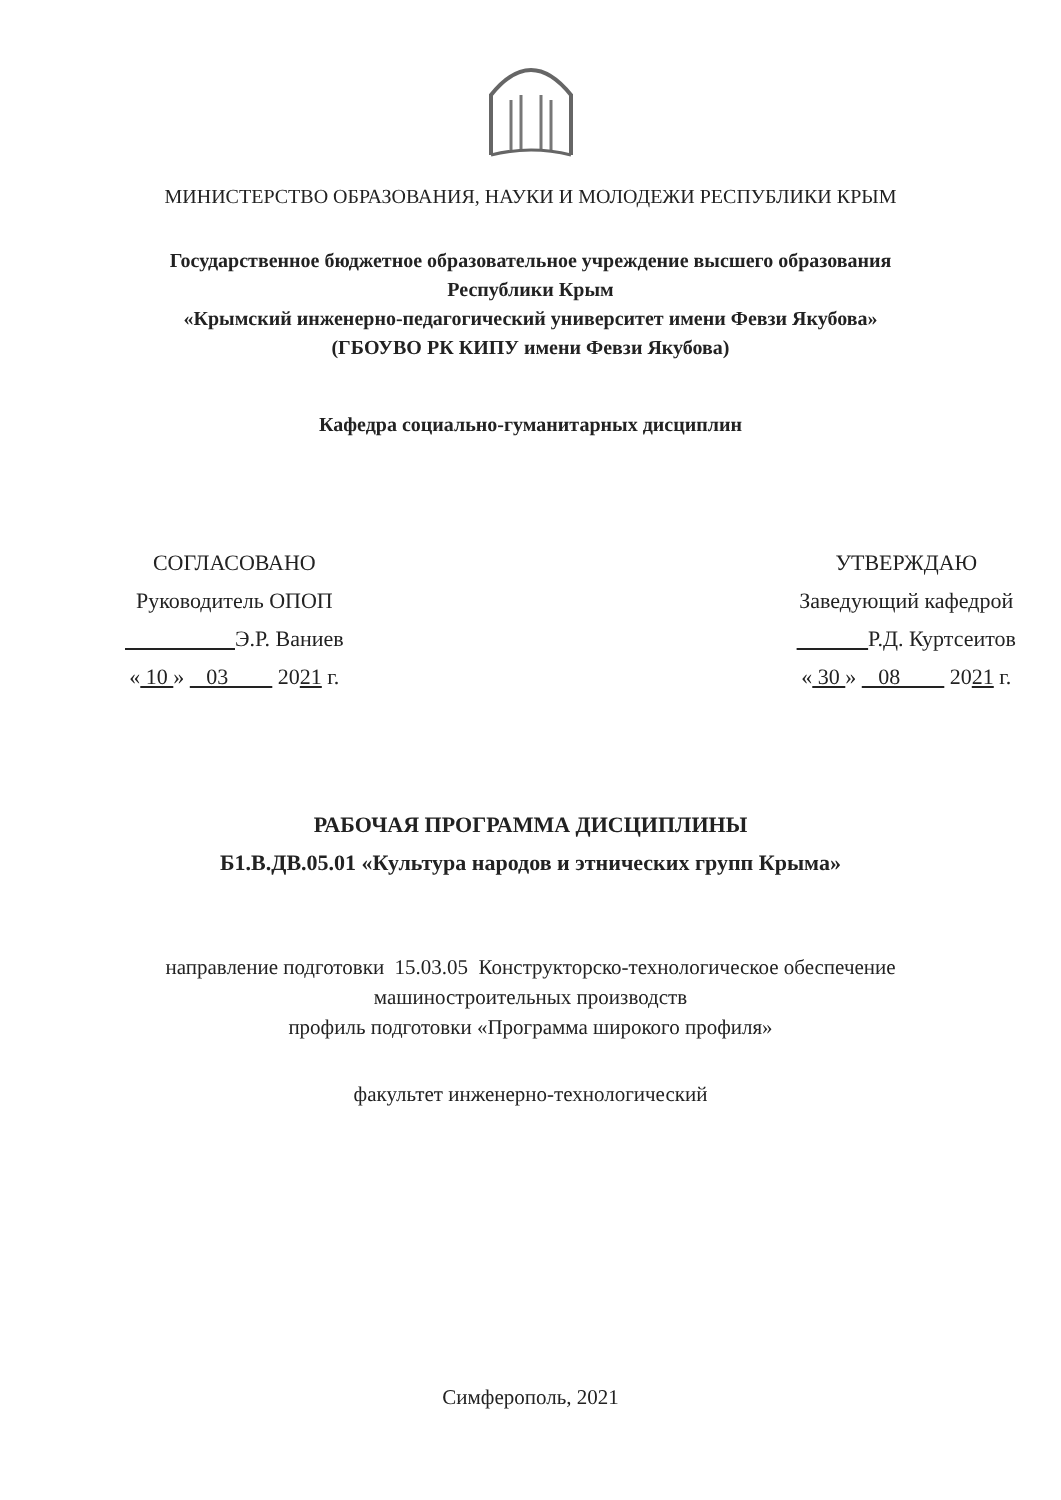МИНИСТЕРСТВО ОБРАЗОВАНИЯ, НАУКИ И МОЛОДЕЖИ РЕСПУБЛИКИ КРЫМ
Государственное бюджетное образовательное учреждение высшего образования
Республики Крым
«Крымский инженерно-педагогический университет имени Февзи Якубова»
(ГБОУВО РК КИПУ имени Февзи Якубова)
Кафедра социально-гуманитарных дисциплин
СОГЛАСОВАНО
Руководитель ОПОП
Э.Р. Ваниев
« 10 » 03 2021 г.
УТВЕРЖДАЮ
Заведующий кафедрой
Р.Д. Куртсеитов
« 30 » 08 2021 г.
РАБОЧАЯ ПРОГРАММА ДИСЦИПЛИНЫ
Б1.В.ДВ.05.01 «Культура народов и этнических групп Крыма»
направление подготовки 15.03.05 Конструкторско-технологическое обеспечение
машиностроительных производств
профиль подготовки «Программа широкого профиля»
факультет инженерно-технологический
Симферополь, 2021